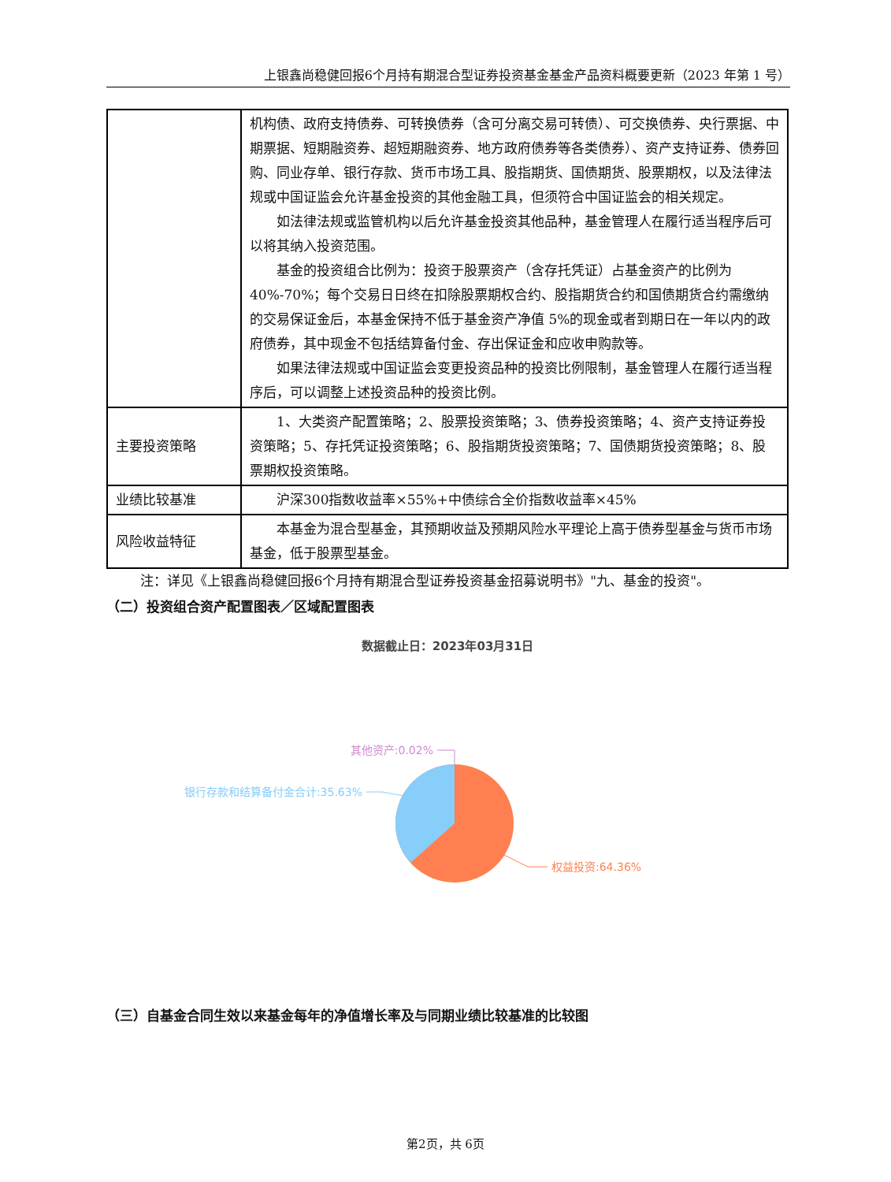上银鑫尚稳健回报6个月持有期混合型证券投资基金基金产品资料概要更新（2023 年第 1 号）
| | 机构债、政府支持债券、可转换债券（含可分离交易可转债）、可交换债券、央行票据、中期票据、短期融资券、超短期融资券、地方政府债券等各类债券）、资产支持证券、债券回购、同业存单、银行存款、货币市场工具、股指期货、国债期货、股票期权，以及法律法规或中国证监会允许基金投资的其他金融工具，但须符合中国证监会的相关规定。 如法律法规或监管机构以后允许基金投资其他品种，基金管理人在履行适当程序后可以将其纳入投资范围。 基金的投资组合比例为：投资于股票资产（含存托凭证）占基金资产的比例为40%-70%；每个交易日日终在扣除股票期权合约、股指期货合约和国债期货合约需缴纳的交易保证金后，本基金保持不低于基金资产净值 5%的现金或者到期日在一年以内的政府债券，其中现金不包括结算备付金、存出保证金和应收申购款等。 如果法律法规或中国证监会变更投资品种的投资比例限制，基金管理人在履行适当程序后，可以调整上述投资品种的投资比例。 |
| 主要投资策略 | 1、大类资产配置策略；2、股票投资策略；3、债券投资策略；4、资产支持证券投资策略；5、存托凭证投资策略；6、股指期货投资策略；7、国债期货投资策略；8、股票期权投资策略。 |
| 业绩比较基准 | 沪深300指数收益率×55%+中债综合全价指数收益率×45% |
| 风险收益特征 | 本基金为混合型基金，其预期收益及预期风险水平理论上高于债券型基金与货币市场基金，低于股票型基金。 |
注：详见《上银鑫尚稳健回报6个月持有期混合型证券投资基金招募说明书》"九、基金的投资"。
（二）投资组合资产配置图表／区域配置图表
数据截止日：2023年03月31日
其他资产:0.02%
银行存款和结算备付金合计:35.63%
权益投资:64.36%
（三）自基金合同生效以来基金每年的净值增长率及与同期业绩比较基准的比较图
第2页，共 6页